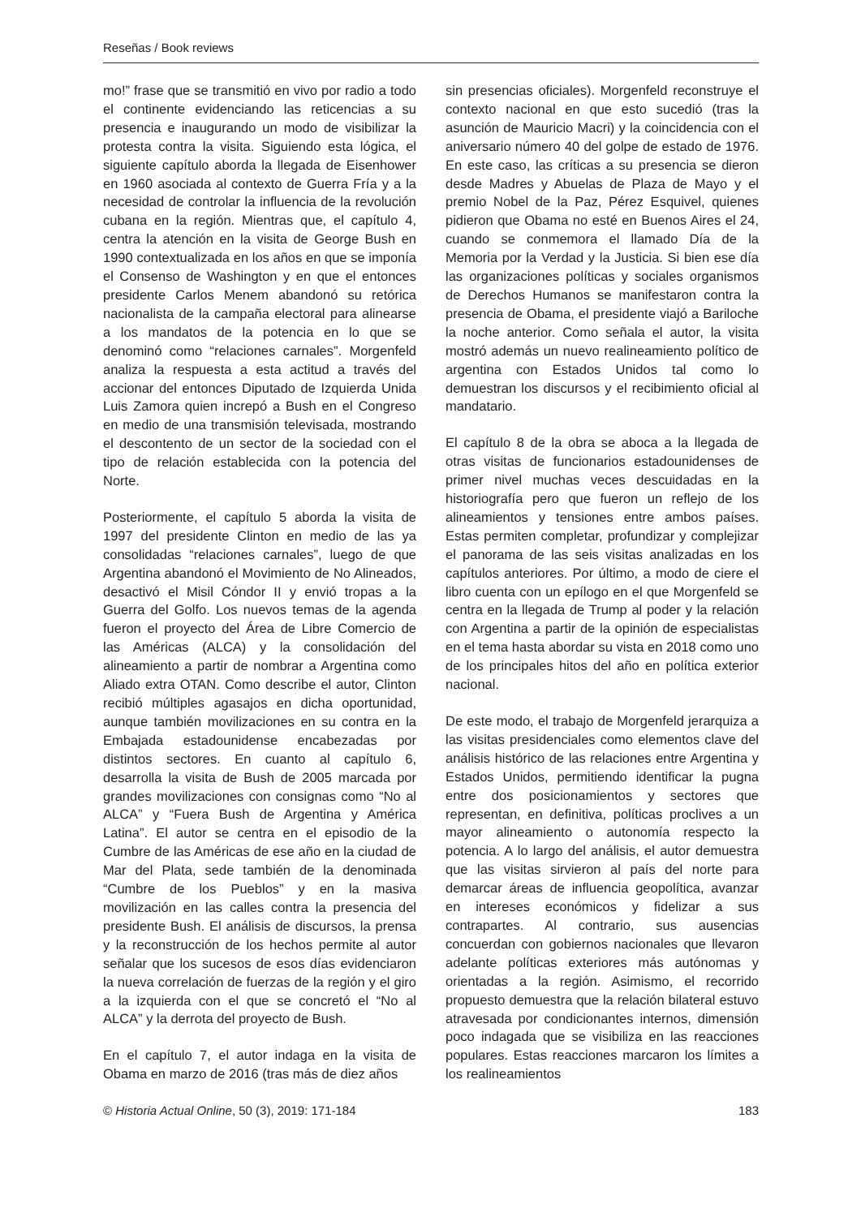Reseñas / Book reviews
mo!” frase que se transmitió en vivo por radio a todo el continente evidenciando las reticencias a su presencia e inaugurando un modo de visibilizar la protesta contra la visita. Siguiendo esta lógica, el siguiente capítulo aborda la llegada de Eisenhower en 1960 asociada al contexto de Guerra Fría y a la necesidad de controlar la influencia de la revolución cubana en la región. Mientras que, el capítulo 4, centra la atención en la visita de George Bush en 1990 contextualizada en los años en que se imponía el Consenso de Washington y en que el entonces presidente Carlos Menem abandonó su retórica nacionalista de la campaña electoral para alinearse a los mandatos de la potencia en lo que se denominó como “relaciones carnales”. Morgenfeld analiza la respuesta a esta actitud a través del accionar del entonces Diputado de Izquierda Unida Luis Zamora quien increpó a Bush en el Congreso en medio de una transmisión televisada, mostrando el descontento de un sector de la sociedad con el tipo de relación establecida con la potencia del Norte.
Posteriormente, el capítulo 5 aborda la visita de 1997 del presidente Clinton en medio de las ya consolidadas “relaciones carnales”, luego de que Argentina abandonó el Movimiento de No Alineados, desactivó el Misil Cóndor II y envió tropas a la Guerra del Golfo. Los nuevos temas de la agenda fueron el proyecto del Área de Libre Comercio de las Américas (ALCA) y la consolidación del alineamiento a partir de nombrar a Argentina como Aliado extra OTAN. Como describe el autor, Clinton recibió múltiples agasajos en dicha oportunidad, aunque también movilizaciones en su contra en la Embajada estadounidense encabezadas por distintos sectores. En cuanto al capítulo 6, desarrolla la visita de Bush de 2005 marcada por grandes movilizaciones con consignas como “No al ALCA” y “Fuera Bush de Argentina y América Latina”. El autor se centra en el episodio de la Cumbre de las Américas de ese año en la ciudad de Mar del Plata, sede también de la denominada “Cumbre de los Pueblos” y en la masiva movilización en las calles contra la presencia del presidente Bush. El análisis de discursos, la prensa y la reconstrucción de los hechos permite al autor señalar que los sucesos de esos días evidenciaron la nueva correlación de fuerzas de la región y el giro a la izquierda con el que se concretó el “No al ALCA” y la derrota del proyecto de Bush.
En el capítulo 7, el autor indaga en la visita de Obama en marzo de 2016 (tras más de diez años
sin presencias oficiales). Morgenfeld reconstruye el contexto nacional en que esto sucedió (tras la asunción de Mauricio Macri) y la coincidencia con el aniversario número 40 del golpe de estado de 1976. En este caso, las críticas a su presencia se dieron desde Madres y Abuelas de Plaza de Mayo y el premio Nobel de la Paz, Pérez Esquivel, quienes pidieron que Obama no esté en Buenos Aires el 24, cuando se conmemora el llamado Día de la Memoria por la Verdad y la Justicia. Si bien ese día las organizaciones políticas y sociales organismos de Derechos Humanos se manifestaron contra la presencia de Obama, el presidente viajó a Bariloche la noche anterior. Como señala el autor, la visita mostró además un nuevo realineamiento político de argentina con Estados Unidos tal como lo demuestran los discursos y el recibimiento oficial al mandatario.
El capítulo 8 de la obra se aboca a la llegada de otras visitas de funcionarios estadounidenses de primer nivel muchas veces descuidadas en la historiografía pero que fueron un reflejo de los alineamientos y tensiones entre ambos países. Estas permiten completar, profundizar y complejizar el panorama de las seis visitas analizadas en los capítulos anteriores. Por último, a modo de ciere el libro cuenta con un epílogo en el que Morgenfeld se centra en la llegada de Trump al poder y la relación con Argentina a partir de la opinión de especialistas en el tema hasta abordar su vista en 2018 como uno de los principales hitos del año en política exterior nacional.
De este modo, el trabajo de Morgenfeld jerarquiza a las visitas presidenciales como elementos clave del análisis histórico de las relaciones entre Argentina y Estados Unidos, permitiendo identificar la pugna entre dos posicionamientos y sectores que representan, en definitiva, políticas proclives a un mayor alineamiento o autonomía respecto la potencia. A lo largo del análisis, el autor demuestra que las visitas sirvieron al país del norte para demarcar áreas de influencia geopolítica, avanzar en intereses económicos y fidelizar a sus contrapartes. Al contrario, sus ausencias concuerdan con gobiernos nacionales que llevaron adelante políticas exteriores más autónomas y orientadas a la región. Asimismo, el recorrido propuesto demuestra que la relación bilateral estuvo atravesada por condicionantes internos, dimensión poco indagada que se visibiliza en las reacciones populares. Estas reacciones marcaron los límites a los realineamientos
© Historia Actual Online, 50 (3), 2019: 171-184 183